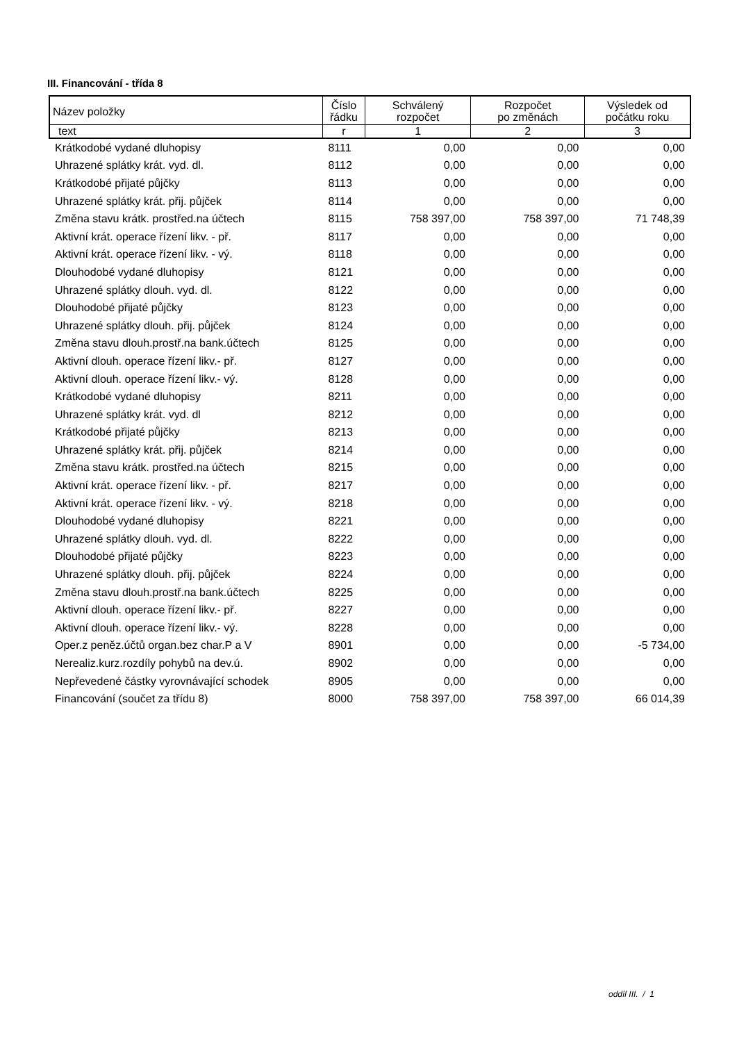III. Financování - třída 8
| Název položky | Číslo řádku | Schválený rozpočet | Rozpočet po změnách | Výsledek od počátku roku |
| --- | --- | --- | --- | --- |
| text | r | 1 | 2 | 3 |
| Krátkodobé vydané dluhopisy | 8111 | 0,00 | 0,00 | 0,00 |
| Uhrazené splátky krát. vyd. dl. | 8112 | 0,00 | 0,00 | 0,00 |
| Krátkodobé přijaté půjčky | 8113 | 0,00 | 0,00 | 0,00 |
| Uhrazené splátky krát. přij. půjček | 8114 | 0,00 | 0,00 | 0,00 |
| Změna stavu krátk. prostřed.na účtech | 8115 | 758 397,00 | 758 397,00 | 71 748,39 |
| Aktivní krát. operace řízení likv. - př. | 8117 | 0,00 | 0,00 | 0,00 |
| Aktivní krát. operace řízení likv. - vý. | 8118 | 0,00 | 0,00 | 0,00 |
| Dlouhodobé vydané dluhopisy | 8121 | 0,00 | 0,00 | 0,00 |
| Uhrazené splátky dlouh. vyd. dl. | 8122 | 0,00 | 0,00 | 0,00 |
| Dlouhodobé přijaté půjčky | 8123 | 0,00 | 0,00 | 0,00 |
| Uhrazené splátky dlouh. přij. půjček | 8124 | 0,00 | 0,00 | 0,00 |
| Změna stavu dlouh.prostř.na bank.účtech | 8125 | 0,00 | 0,00 | 0,00 |
| Aktivní dlouh. operace řízení likv.- př. | 8127 | 0,00 | 0,00 | 0,00 |
| Aktivní dlouh. operace řízení likv.- vý. | 8128 | 0,00 | 0,00 | 0,00 |
| Krátkodobé vydané dluhopisy | 8211 | 0,00 | 0,00 | 0,00 |
| Uhrazené splátky krát. vyd. dl | 8212 | 0,00 | 0,00 | 0,00 |
| Krátkodobé přijaté půjčky | 8213 | 0,00 | 0,00 | 0,00 |
| Uhrazené splátky krát. přij. půjček | 8214 | 0,00 | 0,00 | 0,00 |
| Změna stavu krátk. prostřed.na účtech | 8215 | 0,00 | 0,00 | 0,00 |
| Aktivní krát. operace řízení likv. - př. | 8217 | 0,00 | 0,00 | 0,00 |
| Aktivní krát. operace řízení likv. - vý. | 8218 | 0,00 | 0,00 | 0,00 |
| Dlouhodobé vydané dluhopisy | 8221 | 0,00 | 0,00 | 0,00 |
| Uhrazené splátky dlouh. vyd. dl. | 8222 | 0,00 | 0,00 | 0,00 |
| Dlouhodobé přijaté půjčky | 8223 | 0,00 | 0,00 | 0,00 |
| Uhrazené splátky dlouh. přij. půjček | 8224 | 0,00 | 0,00 | 0,00 |
| Změna stavu dlouh.prostř.na bank.účtech | 8225 | 0,00 | 0,00 | 0,00 |
| Aktivní dlouh. operace řízení likv.- př. | 8227 | 0,00 | 0,00 | 0,00 |
| Aktivní dlouh. operace řízení likv.- vý. | 8228 | 0,00 | 0,00 | 0,00 |
| Oper.z peněz.účtů organ.bez char.P a V | 8901 | 0,00 | 0,00 | -5 734,00 |
| Nerealiz.kurz.rozdíly pohybů na dev.ú. | 8902 | 0,00 | 0,00 | 0,00 |
| Nepřevedené částky vyrovnávající schodek | 8905 | 0,00 | 0,00 | 0,00 |
| Financování (součet za třídu 8) | 8000 | 758 397,00 | 758 397,00 | 66 014,39 |
oddíl III. / 1